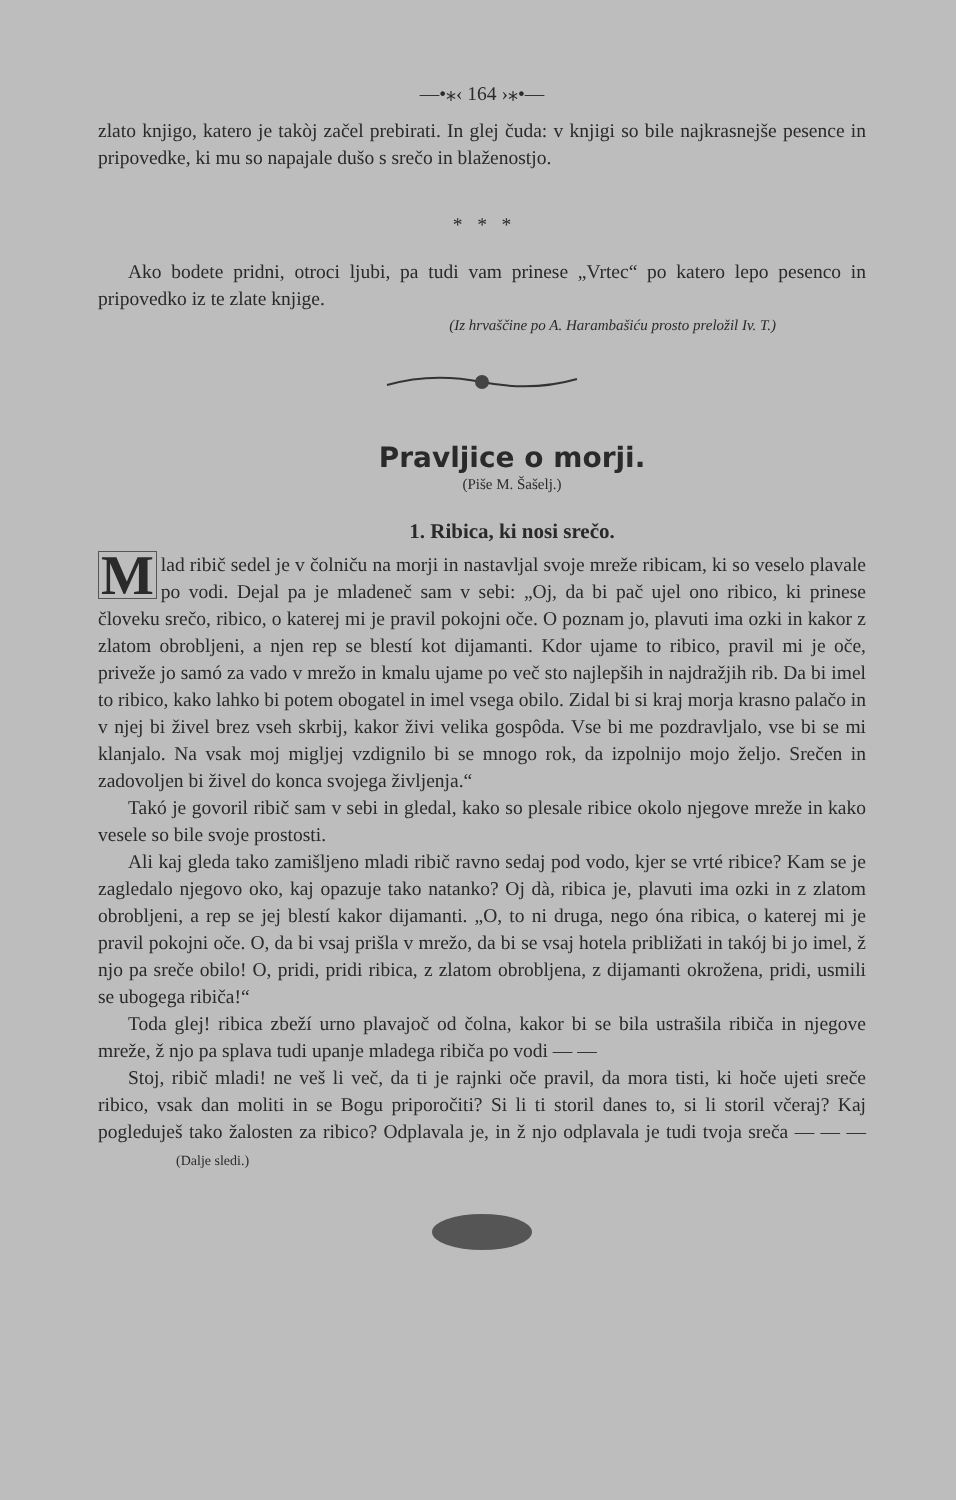—•⁎‹ 164 ›⁎•—
zlato knjigo, katero je takòj začel prebirati. In glej čuda: v knjigi so bile najkrasnejše pesence in pripovedke, ki mu so napajale dušo s srečo in blaženostjo.
* * *
Ako bodete pridni, otroci ljubi, pa tudi vam prinese „Vrtec“ po katero lepo pesenco in pripovedko iz te zlate knjige.
(Iz hrvaščine po A. Harambašiću prosto preložil Iv. T.)
Pravljice o morji.
(Piše M. Šašelj.)
1. Ribica, ki nosi srečo.
Mlad ribič sedel je v čolniču na morji in nastavljal svoje mreže ribicam, ki so veselo plavale po vodi. Dejal pa je mladeneč sam v sebi: „Oj, da bi pač ujel ono ribico, ki prinese človeku srečo, ribico, o katerej mi je pravil pokojni oče. O poznam jo, plavuti ima ozki in kakor z zlatom obrobljeni, a njen rep se blestí kot dijamanti. Kdor ujame to ribico, pravil mi je oče, priveže jo samó za vado v mrežo in kmalu ujame po več sto najlepših in najdražjih rib. Da bi imel to ribico, kako lahko bi potem obogatel in imel vsega obilo. Zidal bi si kraj morja krasno palačo in v njej bi živel brez vseh skrbij, kakor živi velika gospôda. Vse bi me pozdravljalo, vse bi se mi klanjalo. Na vsak moj migljej vzdignilo bi se mnogo rok, da izpolnijo mojo željo. Srečen in zadovoljen bi živel do konca svojega življenja.“
Takó je govoril ribič sam v sebi in gledal, kako so plesale ribice okolo njegove mreže in kako vesele so bile svoje prostosti.
Ali kaj gleda tako zamišljeno mladi ribič ravno sedaj pod vodo, kjer se vrté ribice? Kam se je zagledalo njegovo oko, kaj opazuje tako natanko? Oj dà, ribica je, plavuti ima ozki in z zlatom obrobljeni, a rep se jej blestí kakor dijamanti. „O, to ni druga, nego óna ribica, o katerej mi je pravil pokojni oče. O, da bi vsaj prišla v mrežo, da bi se vsaj hotela približati in takój bi jo imel, ž njo pa sreče obilo! O, pridi, pridi ribica, z zlatom obrobljena, z dijamanti okrožena, pridi, usmili se ubogega ribiča!“
Toda glej! ribica zbeží urno plavajoč od čolna, kakor bi se bila ustrašila ribiča in njegove mreže, ž njo pa splava tudi upanje mladega ribiča po vodi — —
Stoj, ribič mladi! ne veš li več, da ti je rajnki oče pravil, da mora tisti, ki hoče ujeti sreče ribico, vsak dan moliti in se Bogu priporočiti? Si li ti storil danes to, si li storil včeraj? Kaj pogleduješ tako žalosten za ribico? Odplavala je, in ž njo odplavala je tudi tvoja sreča — — — (Dalje sledi.)